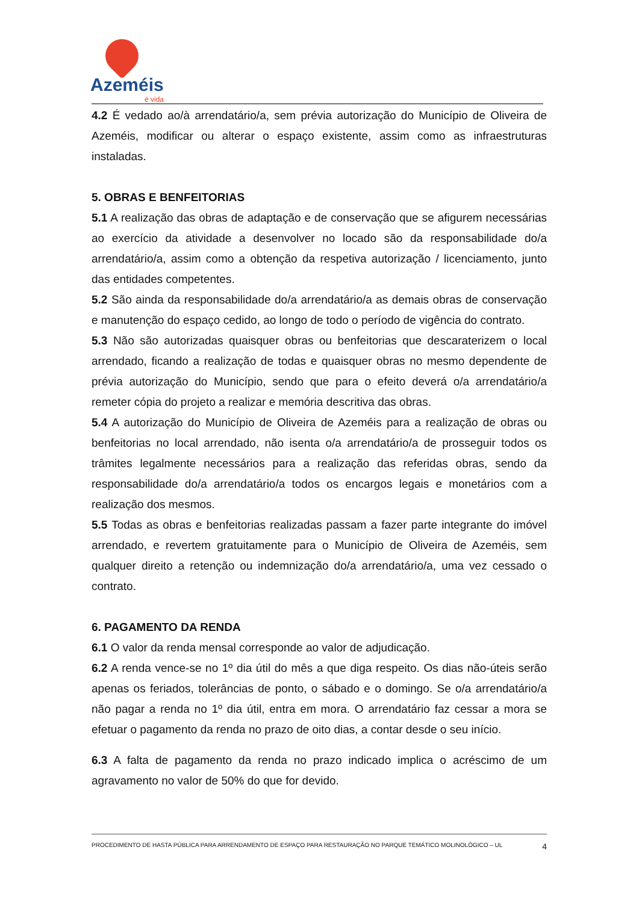Azeméis
é vida
4.2 É vedado ao/à arrendatário/a, sem prévia autorização do Município de Oliveira de Azeméis, modificar ou alterar o espaço existente, assim como as infraestruturas instaladas.
5. OBRAS E BENFEITORIAS
5.1 A realização das obras de adaptação e de conservação que se afigurem necessárias ao exercício da atividade a desenvolver no locado são da responsabilidade do/a arrendatário/a, assim como a obtenção da respetiva autorização / licenciamento, junto das entidades competentes.
5.2 São ainda da responsabilidade do/a arrendatário/a as demais obras de conservação e manutenção do espaço cedido, ao longo de todo o período de vigência do contrato.
5.3 Não são autorizadas quaisquer obras ou benfeitorias que descaraterizem o local arrendado, ficando a realização de todas e quaisquer obras no mesmo dependente de prévia autorização do Município, sendo que para o efeito deverá o/a arrendatário/a remeter cópia do projeto a realizar e memória descritiva das obras.
5.4 A autorização do Município de Oliveira de Azeméis para a realização de obras ou benfeitorias no local arrendado, não isenta o/a arrendatário/a de prosseguir todos os trâmites legalmente necessários para a realização das referidas obras, sendo da responsabilidade do/a arrendatário/a todos os encargos legais e monetários com a realização dos mesmos.
5.5 Todas as obras e benfeitorias realizadas passam a fazer parte integrante do imóvel arrendado, e revertem gratuitamente para o Município de Oliveira de Azeméis, sem qualquer direito a retenção ou indemnização do/a arrendatário/a, uma vez cessado o contrato.
6. PAGAMENTO DA RENDA
6.1 O valor da renda mensal corresponde ao valor de adjudicação.
6.2 A renda vence-se no 1º dia útil do mês a que diga respeito. Os dias não-úteis serão apenas os feriados, tolerâncias de ponto, o sábado e o domingo. Se o/a arrendatário/a não pagar a renda no 1º dia útil, entra em mora. O arrendatário faz cessar a mora se efetuar o pagamento da renda no prazo de oito dias, a contar desde o seu início.
6.3 A falta de pagamento da renda no prazo indicado implica o acréscimo de um agravamento no valor de 50% do que for devido.
4 PROCEDIMENTO DE HASTA PÚBLICA PARA ARRENDAMENTO DE ESPAÇO PARA RESTAURAÇÃO NO PARQUE TEMÁTICO MOLINOLÓGICO – UL